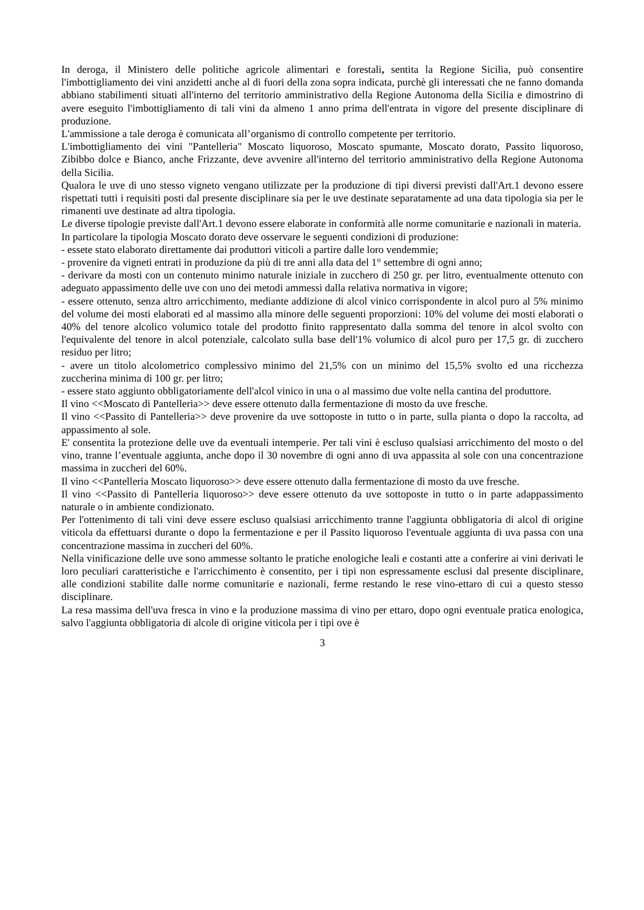In deroga, il Ministero delle politiche agricole alimentari e forestali, sentita la Regione Sicilia, può consentire l'imbottigliamento dei vini anzidetti anche al di fuori della zona sopra indicata, purchè gli interessati che ne fanno domanda abbiano stabilimenti situati all'interno del territorio amministrativo della Regione Autonoma della Sicilia e dimostrino di avere eseguito l'imbottigliamento di tali vini da almeno 1 anno prima dell'entrata in vigore del presente disciplinare di produzione.
L'ammissione a tale deroga è comunicata all’organismo di controllo competente per territorio.
L'imbottigliamento dei vini "Pantelleria" Moscato liquoroso, Moscato spumante, Moscato dorato, Passito liquoroso, Zibibbo dolce e Bianco, anche Frizzante, deve avvenire all'interno del territorio amministrativo della Regione Autonoma della Sicilia.
Qualora le uve di uno stesso vigneto vengano utilizzate per la produzione di tipi diversi previsti dall'Art.1 devono essere rispettati tutti i requisiti posti dal presente disciplinare sia per le uve destinate separatamente ad una data tipologia sia per le rimanenti uve destinate ad altra tipologia.
Le diverse tipologie previste dall'Art.1 devono essere elaborate in conformità alle norme comunitarie e nazionali in materia.
In particolare la tipologia Moscato dorato deve osservare le seguenti condizioni di produzione:
- essete stato elaborato direttamente dai produttori viticoli a partire dalle loro vendemmie;
- provenire da vigneti entrati in produzione da più di tre anni alla data del 1° settembre di ogni anno;
- derivare da mosti con un contenuto minimo naturale iniziale in zucchero di 250 gr. per litro, eventualmente ottenuto con adeguato appassimento delle uve con uno dei metodi ammessi dalla relativa normativa in vigore;
- essere ottenuto, senza altro arricchimento, mediante addizione di alcol vinico corrispondente in alcol puro al 5% minimo del volume dei mosti elaborati ed al massimo alla minore delle seguenti proporzioni: 10% del volume dei mosti elaborati o 40% del tenore alcolico volumico totale del prodotto finito rappresentato dalla somma del tenore in alcol svolto con l'equivalente del tenore in alcol potenziale, calcolato sulla base dell'1% volumico di alcol puro per 17,5 gr. di zucchero residuo per litro;
- avere un titolo alcolometrico complessivo minimo del 21,5% con un minimo del 15,5% svolto ed una ricchezza zuccherina minima di 100 gr. per litro;
- essere stato aggiunto obbligatoriamente dell'alcol vinico in una o al massimo due volte nella cantina del produttore.
Il vino <<Moscato di Pantelleria>> deve essere ottenuto dalla fermentazione di mosto da uve fresche.
Il vino <<Passito di Pantelleria>> deve provenire da uve sottoposte in tutto o in parte, sulla pianta o dopo la raccolta, ad appassimento al sole.
E' consentita la protezione delle uve da eventuali intemperie. Per tali vini è escluso qualsiasi arricchimento del mosto o del vino, tranne l’eventuale aggiunta, anche dopo il 30 novembre di ogni anno di uva appassita al sole con una concentrazione massima in zuccheri del 60%.
Il vino <<Pantelleria Moscato liquoroso>> deve essere ottenuto dalla fermentazione di mosto da uve fresche.
Il vino <<Passito di Pantelleria liquoroso>> deve essere ottenuto da uve sottoposte in tutto o in parte adappassimento naturale o in ambiente condizionato.
Per l'ottenimento di tali vini deve essere escluso qualsiasi arricchimento tranne l'aggiunta obbligatoria di alcol di origine viticola da effettuarsi durante o dopo la fermentazione e per il Passito liquoroso l'eventuale aggiunta di uva passa con una concentrazione massima in zuccheri del 60%.
Nella vinificazione delle uve sono ammesse soltanto le pratiche enologiche leali e costanti atte a conferire ai vini derivati le loro peculiari caratteristiche e l'arricchimento è consentito, per i tipi non espressamente esclusi dal presente disciplinare, alle condizioni stabilite dalle norme comunitarie e nazionali, ferme restando le rese vino-ettaro di cui a questo stesso disciplinare.
La resa massima dell'uva fresca in vino e la produzione massima di vino per ettaro, dopo ogni eventuale pratica enologica, salvo l'aggiunta obbligatoria di alcole di origine viticola per i tipi ove è
3